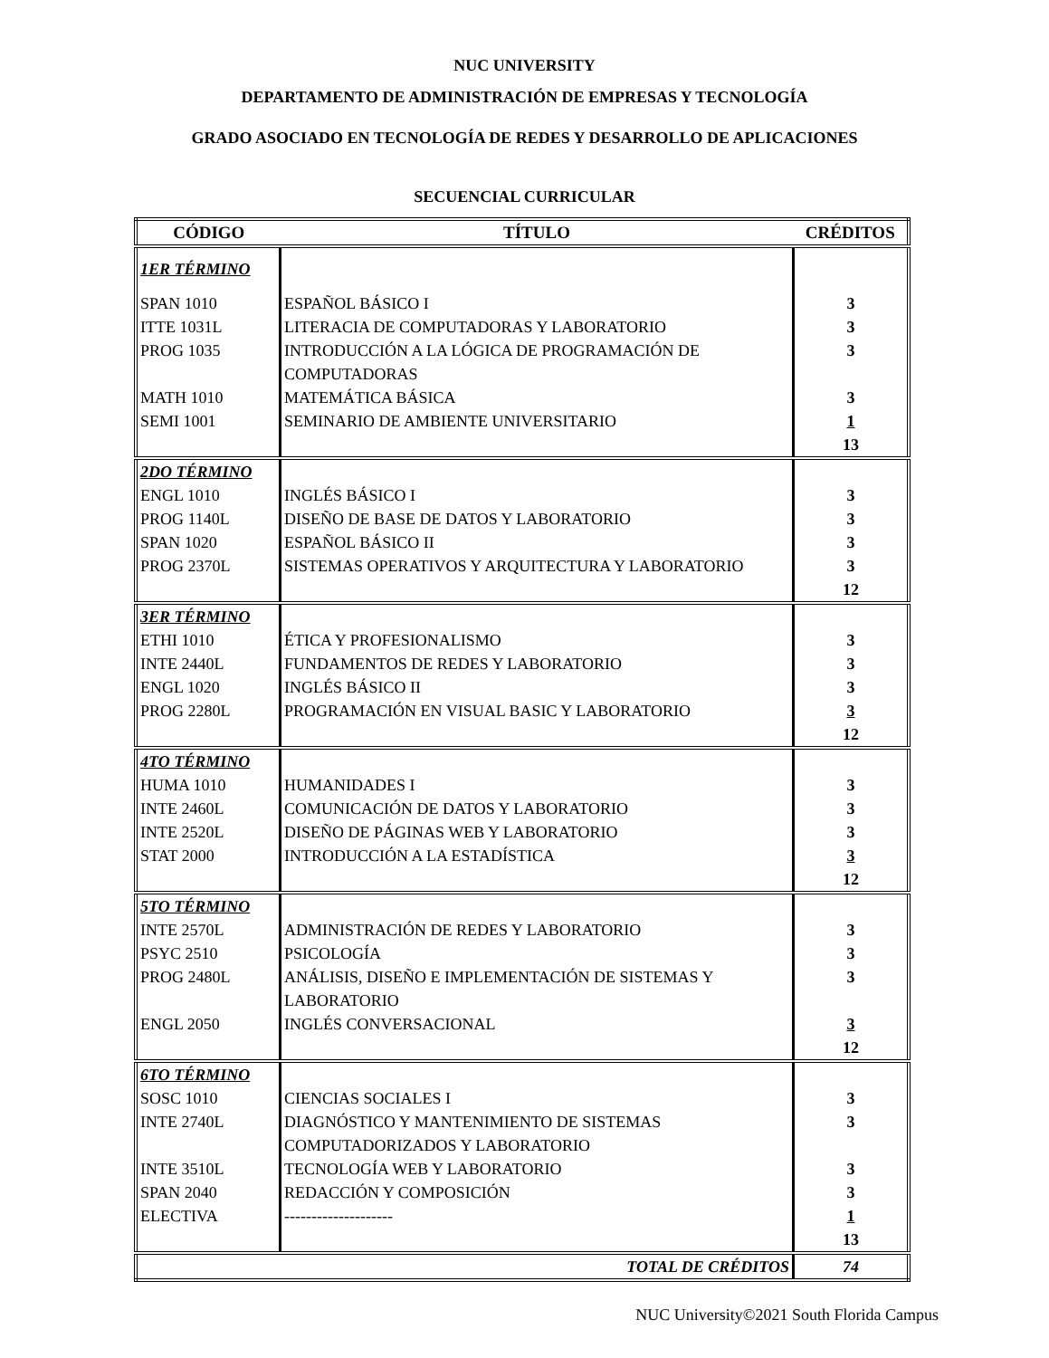NUC UNIVERSITY
DEPARTAMENTO DE ADMINISTRACIÓN DE EMPRESAS Y TECNOLOGÍA
GRADO ASOCIADO EN TECNOLOGÍA DE REDES Y DESARROLLO DE APLICACIONES
SECUENCIAL CURRICULAR
| CÓDIGO | TÍTULO | CRÉDITOS |
| --- | --- | --- |
| 1ER TÉRMINO | | |
| SPAN 1010 | ESPAÑOL BÁSICO I | 3 |
| ITTE 1031L | LITERACIA DE COMPUTADORAS Y LABORATORIO | 3 |
| PROG 1035 | INTRODUCCIÓN A LA LÓGICA DE PROGRAMACIÓN DE COMPUTADORAS | 3 |
| MATH 1010 | MATEMÁTICA BÁSICA | 3 |
| SEMI 1001 | SEMINARIO DE AMBIENTE UNIVERSITARIO | 1 13 |
| 2DO TÉRMINO | | |
| ENGL 1010 | INGLÉS BÁSICO I | 3 |
| PROG 1140L | DISEÑO DE BASE DE DATOS Y LABORATORIO | 3 |
| SPAN 1020 | ESPAÑOL BÁSICO II | 3 |
| PROG 2370L | SISTEMAS OPERATIVOS Y ARQUITECTURA Y LABORATORIO | 3 12 |
| 3ER TÉRMINO | | |
| ETHI 1010 | ÉTICA Y PROFESIONALISMO | 3 |
| INTE 2440L | FUNDAMENTOS DE REDES Y LABORATORIO | 3 |
| ENGL 1020 | INGLÉS BÁSICO II | 3 |
| PROG 2280L | PROGRAMACIÓN EN VISUAL BASIC Y LABORATORIO | 3 12 |
| 4TO TÉRMINO | | |
| HUMA 1010 | HUMANIDADES I | 3 |
| INTE 2460L | COMUNICACIÓN DE DATOS Y LABORATORIO | 3 |
| INTE 2520L | DISEÑO DE PÁGINAS WEB Y LABORATORIO | 3 |
| STAT 2000 | INTRODUCCIÓN A LA ESTADÍSTICA | 3 12 |
| 5TO TÉRMINO | | |
| INTE 2570L | ADMINISTRACIÓN DE REDES Y LABORATORIO | 3 |
| PSYC 2510 | PSICOLOGÍA | 3 |
| PROG 2480L | ANÁLISIS, DISEÑO E IMPLEMENTACIÓN DE SISTEMAS Y LABORATORIO | 3 |
| ENGL 2050 | INGLÉS CONVERSACIONAL | 3 12 |
| 6TO TÉRMINO | | |
| SOSC 1010 | CIENCIAS SOCIALES I | 3 |
| INTE 2740L | DIAGNÓSTICO Y MANTENIMIENTO DE SISTEMAS COMPUTADORIZADOS Y LABORATORIO | 3 |
| INTE 3510L | TECNOLOGÍA WEB Y LABORATORIO | 3 |
| SPAN 2040 | REDACCIÓN Y COMPOSICIÓN | 3 |
| ELECTIVA | -------------------- | 1 13 |
| TOTAL DE CRÉDITOS | | 74 |
NUC University©2021 South Florida Campus